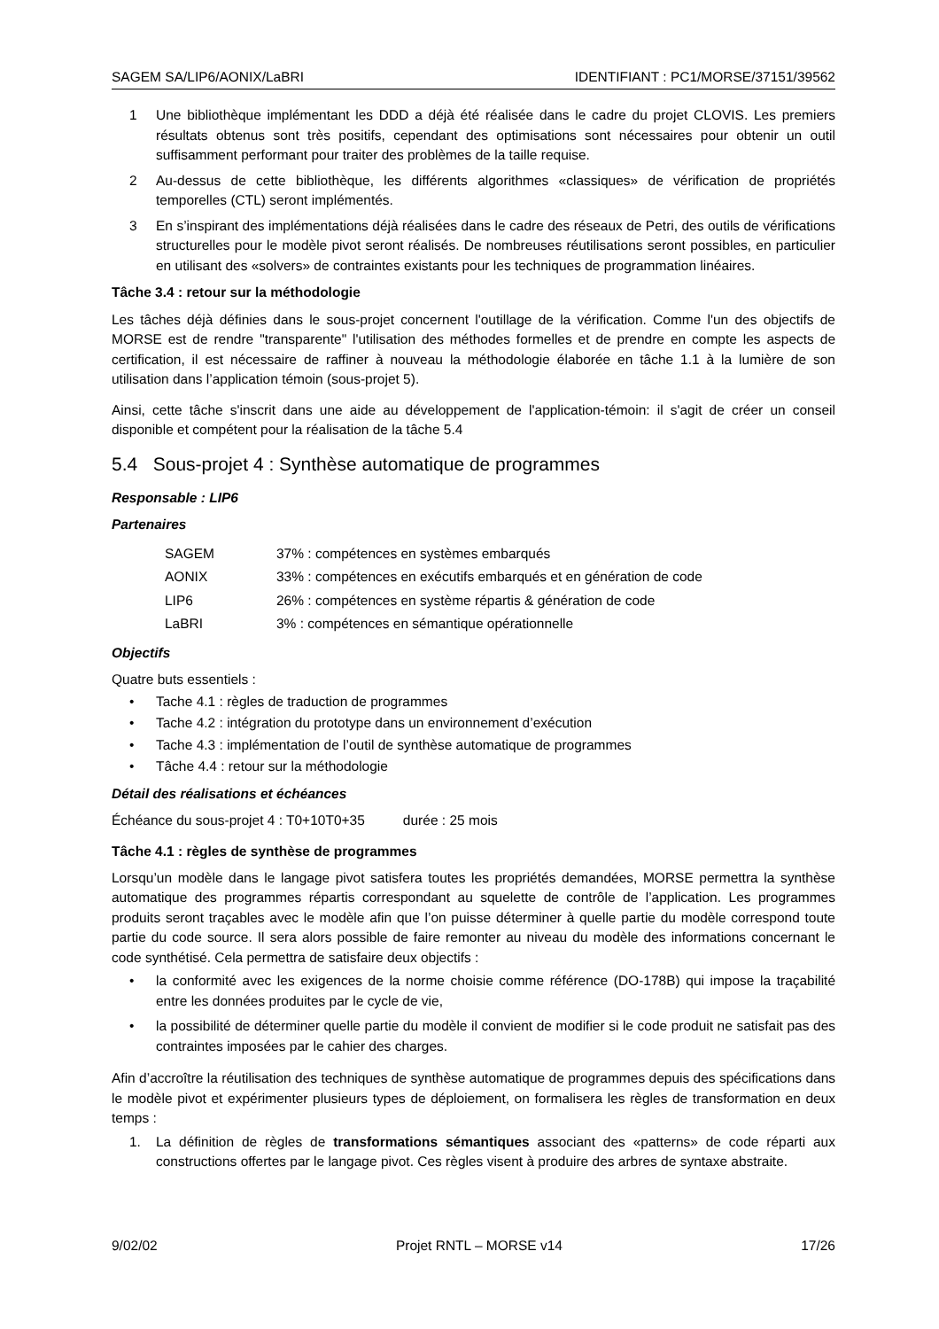SAGEM SA/LIP6/AONIX/LaBRI IDENTIFIANT : PC1/MORSE/37151/39562
1 Une bibliothèque implémentant les DDD a déjà été réalisée dans le cadre du projet CLOVIS. Les premiers résultats obtenus sont très positifs, cependant des optimisations sont nécessaires pour obtenir un outil suffisamment performant pour traiter des problèmes de la taille requise.
2 Au-dessus de cette bibliothèque, les différents algorithmes «classiques» de vérification de propriétés temporelles (CTL) seront implémentés.
3 En s’inspirant des implémentations déjà réalisées dans le cadre des réseaux de Petri, des outils de vérifications structurelles pour le modèle pivot seront réalisés. De nombreuses réutilisations seront possibles, en particulier en utilisant des «solvers» de contraintes existants pour les techniques de programmation linéaires.
Tâche 3.4 : retour sur la méthodologie
Les tâches déjà définies dans le sous-projet concernent l'outillage de la vérification. Comme l'un des objectifs de MORSE est de rendre "transparente" l'utilisation des méthodes formelles et de prendre en compte les aspects de certification, il est nécessaire de raffiner à nouveau la méthodologie élaborée en tâche 1.1 à la lumière de son utilisation dans l’application témoin (sous-projet 5).
Ainsi, cette tâche s'inscrit dans une aide au développement de l'application-témoin: il s'agit de créer un conseil disponible et compétent pour la réalisation de la tâche 5.4
5.4 Sous-projet 4 : Synthèse automatique de programmes
Responsable : LIP6
Partenaires
| SAGEM | 37% : compétences en systèmes embarqués |
| AONIX | 33% : compétences en exécutifs embarqués et en génération de code |
| LIP6 | 26% : compétences en système répartis & génération de code |
| LaBRI | 3% : compétences en sémantique opérationnelle |
Objectifs
Quatre buts essentiels :
• Tache 4.1 : règles de traduction de programmes
• Tache 4.2 : intégration du prototype dans un environnement d’exécution
• Tache 4.3 : implémentation de l’outil de synthèse automatique de programmes
• Tâche 4.4 : retour sur la méthodologie
Détail des réalisations et échéances
Échéance du sous-projet 4 : T0+10T0+35 durée : 25 mois
Tâche 4.1 : règles de synthèse de programmes
Lorsqu’un modèle dans le langage pivot satisfera toutes les propriétés demandées, MORSE permettra la synthèse automatique des programmes répartis correspondant au squelette de contrôle de l’application. Les programmes produits seront traçables avec le modèle afin que l’on puisse déterminer à quelle partie du modèle correspond toute partie du code source. Il sera alors possible de faire remonter au niveau du modèle des informations concernant le code synthétisé. Cela permettra de satisfaire deux objectifs :
• la conformité avec les exigences de la norme choisie comme référence (DO-178B) qui impose la traçabilité entre les données produites par le cycle de vie,
• la possibilité de déterminer quelle partie du modèle il convient de modifier si le code produit ne satisfait pas des contraintes imposées par le cahier des charges.
Afin d’accroître la réutilisation des techniques de synthèse automatique de programmes depuis des spécifications dans le modèle pivot et expérimenter plusieurs types de déploiement, on formalisera les règles de transformation en deux temps :
1. La définition de règles de transformations sémantiques associant des «patterns» de code réparti aux constructions offertes par le langage pivot. Ces règles visent à produire des arbres de syntaxe abstraite.
9/02/02 Projet RNTL – MORSE v14 17/26